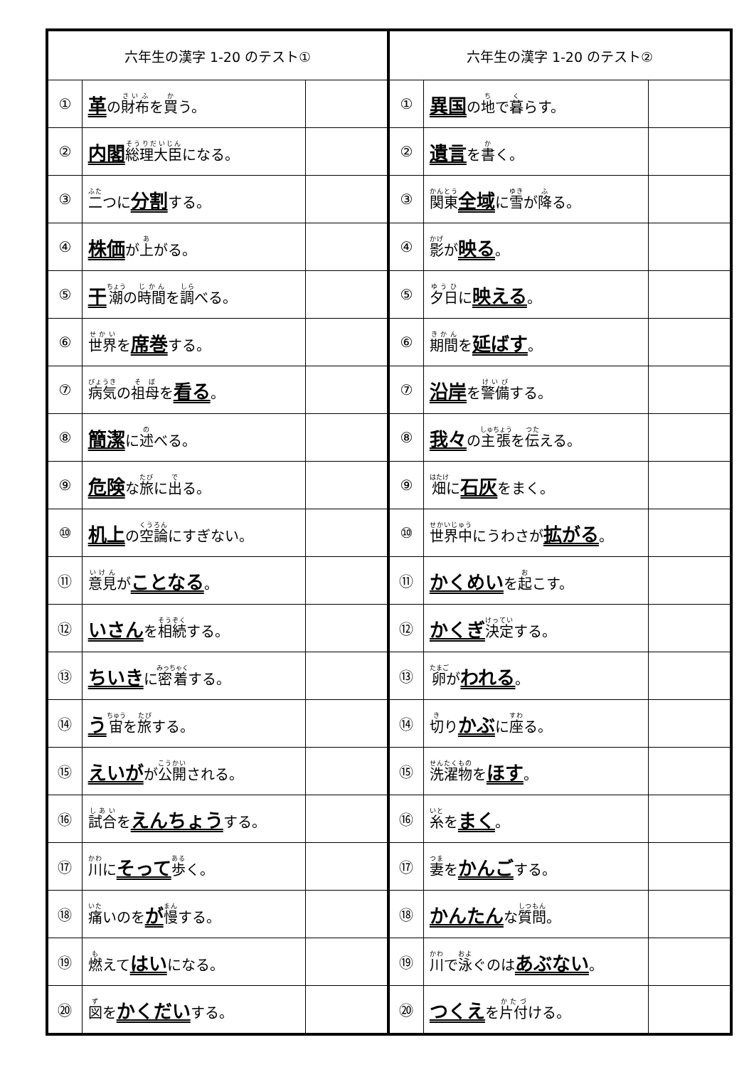| 六年生の漢字 1-20 のテスト① | | |
| --- | --- | --- |
| ① | 革 の 財布 を 買 う。 | |
| ② | 内閣 総理大臣 になる。 | |
| ③ | 二 つに 分割 する。 | |
| ④ | 株価 が 上 がる。 | |
| ⑤ | 干 潮 の 時間 を 調 べる。 | |
| ⑥ | 世界 を 席巻 する。 | |
| ⑦ | 病気 の 祖母 を 看る 。 | |
| ⑧ | 簡潔 に 述 べる。 | |
| ⑨ | 危険 な 旅 に 出 る。 | |
| ⑩ | 机上 の 空論 にすぎない。 | |
| ⑪ | 意見 が ことなる 。 | |
| ⑫ | いさん を 相続 する。 | |
| ⑬ | ちいき に 密着 する。 | |
| ⑭ | う 宙 を 旅 する。 | |
| ⑮ | えいが が 公開 される。 | |
| ⑯ | 試合 を えんちょう する。 | |
| ⑰ | 川 に そって 歩 く。 | |
| ⑱ | 痛 いのを が 慢 する。 | |
| ⑲ | 燃 えて はい になる。 | |
| ⑳ | 図 を かくだい する。 | |
| 六年生の漢字 1-20 のテスト② | | |
| --- | --- | --- |
| ① | 異国 の 地 で 暮 らす。 | |
| ② | 遺言 を 書 く。 | |
| ③ | 関東 全域 に 雪 が 降 る。 | |
| ④ | 影 が 映る 。 | |
| ⑤ | 夕日 に 映える 。 | |
| ⑥ | 期間 を 延ばす 。 | |
| ⑦ | 沿岸 を 警備 する。 | |
| ⑧ | 我々 の 主張 を 伝 える。 | |
| ⑨ | 畑 に 石灰 をまく。 | |
| ⑩ | 世界中 にうわさが 拡がる 。 | |
| ⑪ | かくめい を 起 こす。 | |
| ⑫ | かくぎ 決定 する。 | |
| ⑬ | 卵 が われる 。 | |
| ⑭ | 切 り かぶ に 座 る。 | |
| ⑮ | 洗濯物 を ほす 。 | |
| ⑯ | 糸 を まく 。 | |
| ⑰ | 妻 を かんご する。 | |
| ⑱ | かんたん な 質問 。 | |
| ⑲ | 川 で 泳 ぐのは あぶない 。 | |
| ⑳ | つくえ を 片付 ける。 | |